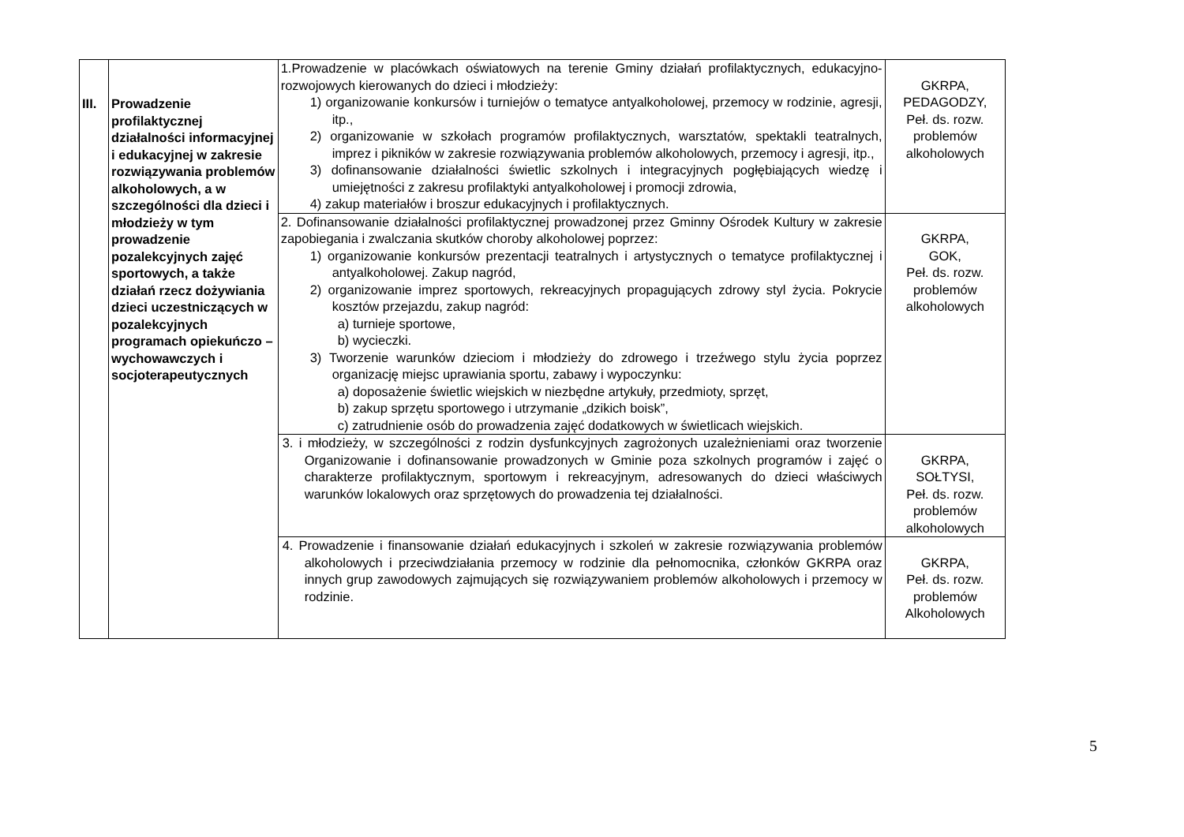| III. | Prowadzenie profilaktycznej działalności informacyjnej i edukacyjnej w zakresie rozwiązywania problemów alkoholowych, a w szczególności dla dzieci i młodzieży w tym prowadzenie pozalekcyjnych zajęć sportowych, a także działań rzecz dożywiania dzieci uczestniczących w pozalekcyjnych programach opiekuńczo – wychowawczych i socjoterapeutycznych | 1.Prowadzenie w placówkach oświatowych na terenie Gminy działań profilaktycznych, edukacyjno-rozwojowych kierowanych do dzieci i młodzieży: 1) organizowanie konkursów i turniejów o tematyce antyalkoholowej, przemocy w rodzinie, agresji, itp., 2) organizowanie w szkołach programów profilaktycznych, warsztatów, spektakli teatralnych, imprez i pikników w zakresie rozwiązywania problemów alkoholowych, przemocy i agresji, itp., 3) dofinansowanie działalności świetlic szkolnych i integracyjnych pogłębiających wiedzę i umiejętności z zakresu profilaktyki antyalkoholowej i promocji zdrowia, 4) zakup materiałów i broszur edukacyjnych i profilaktycznych. | GKRPA, PEDAGODZY, Peł. ds. rozw. problemów alkoholowych |
| | | 2. Dofinansowanie działalności profilaktycznej prowadzonej przez Gminny Ośrodek Kultury w zakresie zapobiegania i zwalczania skutków choroby alkoholowej poprzez: 1) organizowanie konkursów prezentacji teatralnych i artystycznych o tematyce profilaktycznej i antyalkoholowej. Zakup nagród, 2) organizowanie imprez sportowych, rekreacyjnych propagujących zdrowy styl życia. Pokrycie kosztów przejazdu, zakup nagród: a) turnieje sportowe, b) wycieczki. 3) Tworzenie warunków dzieciom i młodzieży do zdrowego i trzeźwego stylu życia poprzez organizację miejsc uprawiania sportu, zabawy i wypoczynku: a) doposażenie świetlic wiejskich w niezbędne artykuły, przedmioty, sprzęt, b) zakup sprzętu sportowego i utrzymanie „dzikich boisk”, c) zatrudnienie osób do prowadzenia zajęć dodatkowych w świetlicach wiejskich. | GKRPA, GOK, Peł. ds. rozw. problemów alkoholowych |
| | | 3. i młodzieży, w szczególności z rodzin dysfunkcyjnych zagrożonych uzależnieniami oraz tworzenie Organizowanie i dofinansowanie prowadzonych w Gminie poza szkolnych programów i zajęć o charakterze profilaktycznym, sportowym i rekreacyjnym, adresowanych do dzieci właściwych warunków lokalowych oraz sprzętowych do prowadzenia tej działalności. | GKRPA, SOŁTYSI, Peł. ds. rozw. problemów alkoholowych |
| | | 4. Prowadzenie i finansowanie działań edukacyjnych i szkoleń w zakresie rozwiązywania problemów alkoholowych i przeciwdziałania przemocy w rodzinie dla pełnomocnika, członków GKRPA oraz innych grup zawodowych zajmujących się rozwiązywaniem problemów alkoholowych i przemocy w rodzinie. | GKRPA, Peł. ds. rozw. problemów Alkoholowych |
5